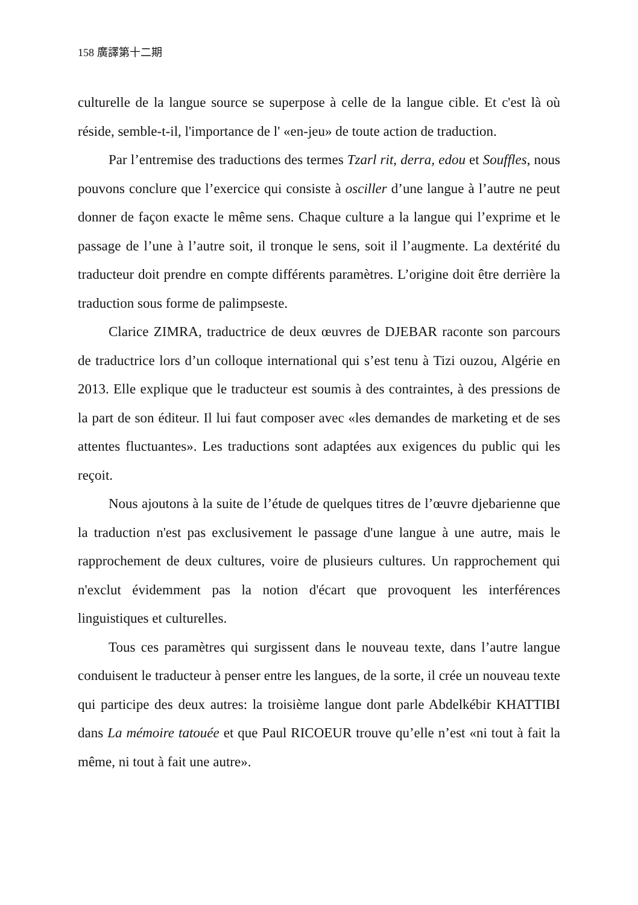158 廣譯第十二期
culturelle de la langue source se superpose à celle de la langue cible. Et c'est là où réside, semble-t-il, l'importance de l' «en-jeu» de toute action de traduction.
Par l’entremise des traductions des termes Tzarl rit, derra, edou et Souffles, nous pouvons conclure que l’exercice qui consiste à osciller d’une langue à l’autre ne peut donner de façon exacte le même sens. Chaque culture a la langue qui l’exprime et le passage de l’une à l’autre soit, il tronque le sens, soit il l’augmente. La dextérité du traducteur doit prendre en compte différents paramètres. L’origine doit être derrière la traduction sous forme de palimpseste.
Clarice ZIMRA, traductrice de deux œuvres de DJEBAR raconte son parcours de traductrice lors d’un colloque international qui s’est tenu à Tizi ouzou, Algérie en 2013. Elle explique que le traducteur est soumis à des contraintes, à des pressions de la part de son éditeur. Il lui faut composer avec «les demandes de marketing et de ses attentes fluctuantes». Les traductions sont adaptées aux exigences du public qui les reçoit.
Nous ajoutons à la suite de l’étude de quelques titres de l’œuvre djebarienne que la traduction n'est pas exclusivement le passage d'une langue à une autre, mais le rapprochement de deux cultures, voire de plusieurs cultures. Un rapprochement qui n'exclut évidemment pas la notion d'écart que provoquent les interférences linguistiques et culturelles.
Tous ces paramètres qui surgissent dans le nouveau texte, dans l’autre langue conduisent le traducteur à penser entre les langues, de la sorte, il crée un nouveau texte qui participe des deux autres: la troisième langue dont parle Abdelkébir KHATTIBI dans La mémoire tatouée et que Paul RICOEUR trouve qu’elle n’est «ni tout à fait la même, ni tout à fait une autre».